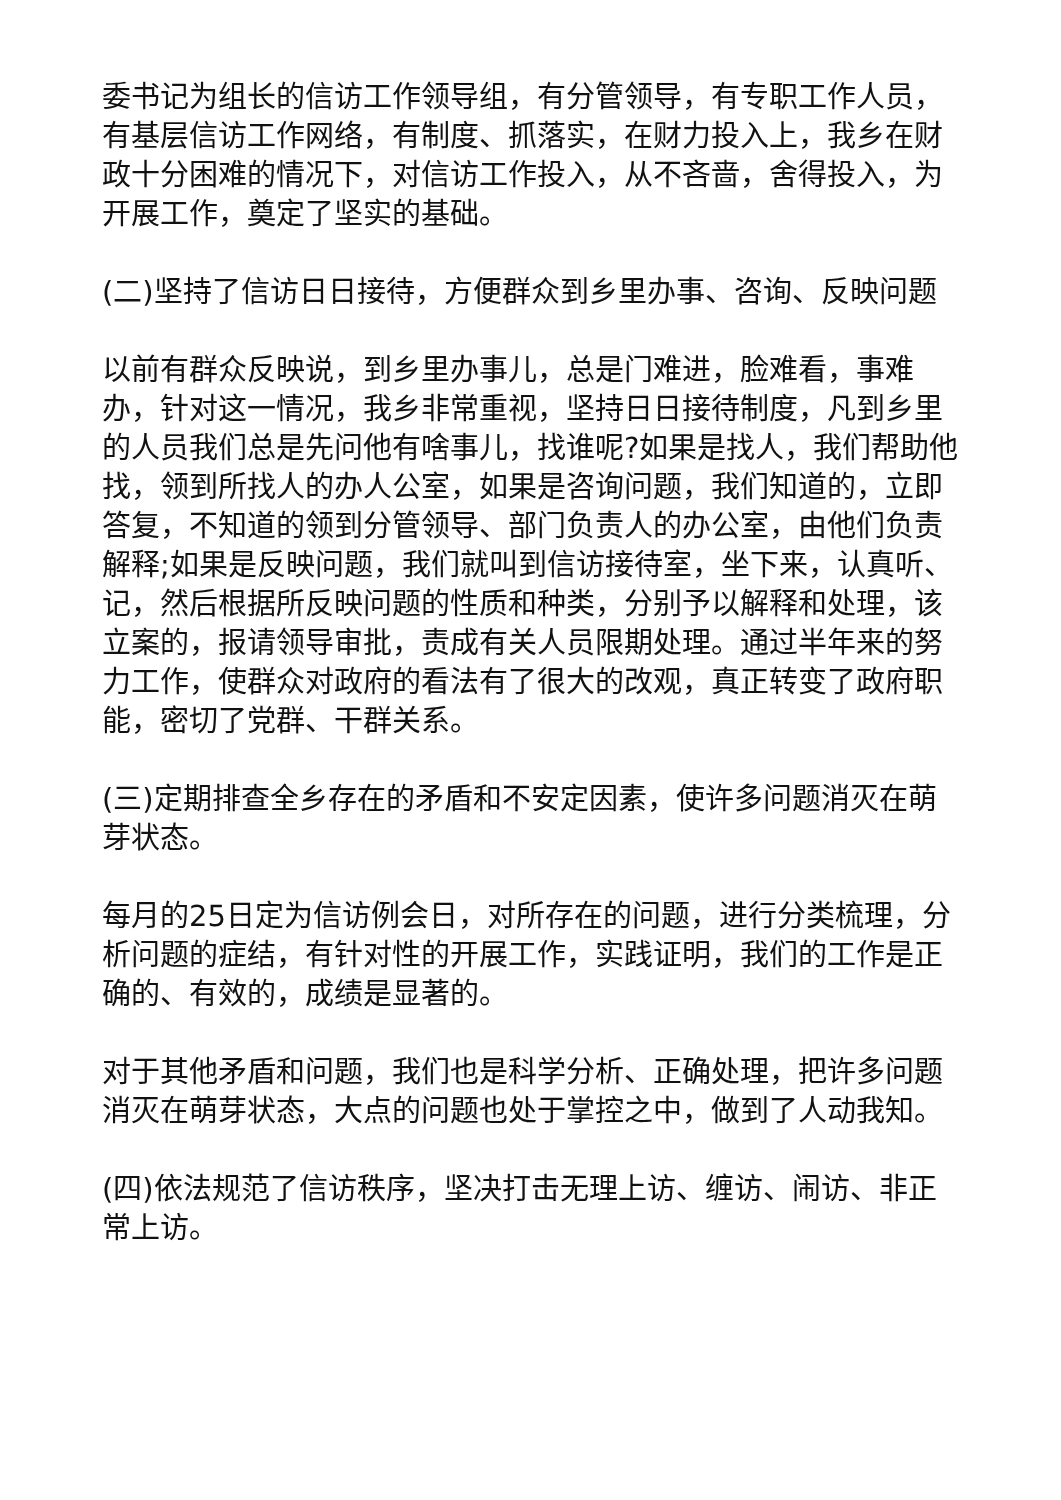委书记为组长的信访工作领导组，有分管领导，有专职工作人员，有基层信访工作网络，有制度、抓落实，在财力投入上，我乡在财政十分困难的情况下，对信访工作投入，从不吝啬，舍得投入，为开展工作，奠定了坚实的基础。
(二)坚持了信访日日接待，方便群众到乡里办事、咨询、反映问题
以前有群众反映说，到乡里办事儿，总是门难进，脸难看，事难办，针对这一情况，我乡非常重视，坚持日日接待制度，凡到乡里的人员我们总是先问他有啥事儿，找谁呢?如果是找人，我们帮助他找，领到所找人的办人公室，如果是咨询问题，我们知道的，立即答复，不知道的领到分管领导、部门负责人的办公室，由他们负责解释;如果是反映问题，我们就叫到信访接待室，坐下来，认真听、记，然后根据所反映问题的性质和种类，分别予以解释和处理，该立案的，报请领导审批，责成有关人员限期处理。通过半年来的努力工作，使群众对政府的看法有了很大的改观，真正转变了政府职能，密切了党群、干群关系。
(三)定期排查全乡存在的矛盾和不安定因素，使许多问题消灭在萌芽状态。
每月的25日定为信访例会日，对所存在的问题，进行分类梳理，分析问题的症结，有针对性的开展工作，实践证明，我们的工作是正确的、有效的，成绩是显著的。
对于其他矛盾和问题，我们也是科学分析、正确处理，把许多问题消灭在萌芽状态，大点的问题也处于掌控之中，做到了人动我知。
(四)依法规范了信访秩序，坚决打击无理上访、缠访、闹访、非正常上访。